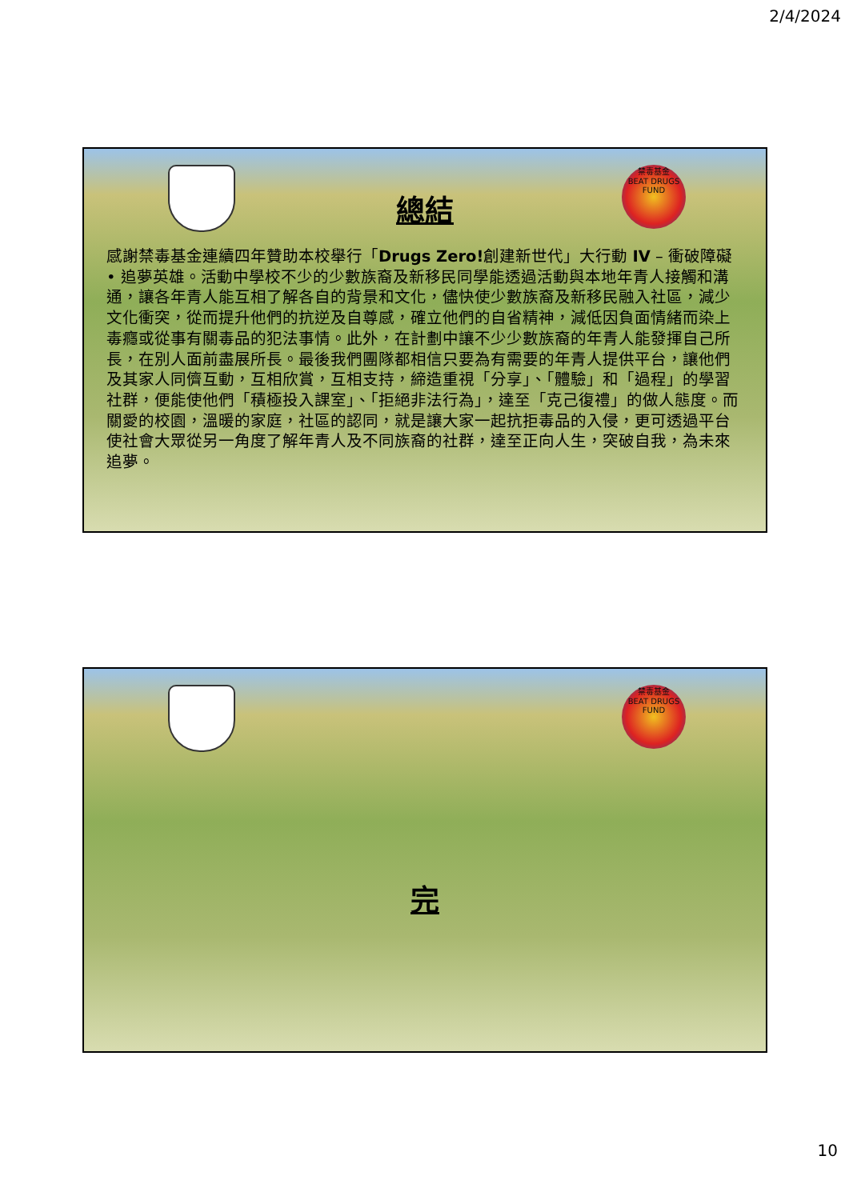2/4/2024
禁毒基金
BEAT DRUGS FUND
總結
感謝禁毒基金連續四年贊助本校舉行「Drugs Zero!創建新世代」大行動 IV – 衝破障礙 • 追夢英雄。活動中學校不少的少數族裔及新移民同學能透過活動與本地年青人接觸和溝通，讓各年青人能互相了解各自的背景和文化，儘快使少數族裔及新移民融入社區，減少文化衝突，從而提升他們的抗逆及自尊感，確立他們的自省精神，減低因負面情緒而染上毒癮或從事有關毒品的犯法事情。此外，在計劃中讓不少少數族裔的年青人能發揮自己所長，在別人面前盡展所長。最後我們團隊都相信只要為有需要的年青人提供平台，讓他們及其家人同儕互動，互相欣賞，互相支持，締造重視「分享」、「體驗」和「過程」的學習社群，便能使他們「積極投入課室」、「拒絕非法行為」，達至「克己復禮」的做人態度。而關愛的校園，溫暖的家庭，社區的認同，就是讓大家一起抗拒毒品的入侵，更可透過平台使社會大眾從另一角度了解年青人及不同族裔的社群，達至正向人生，突破自我，為未來追夢。
禁毒基金
BEAT DRUGS FUND
完
10